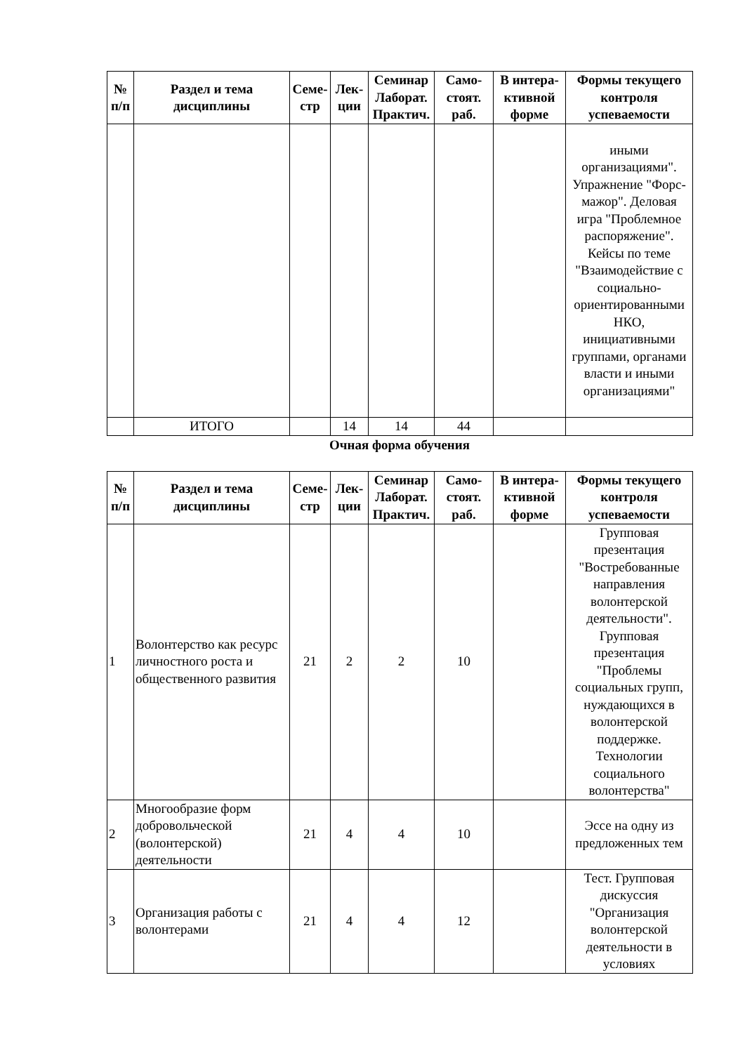| № п/п | Раздел и тема дисциплины | Семе-стр | Лек-ции | Семинар Лаборат. Практич. | Само-стоят. раб. | В интера-ктивной форме | Формы текущего контроля успеваемости |
| --- | --- | --- | --- | --- | --- | --- | --- |
| | | | | | | | иными организациями". Упражнение "Форс-мажор". Деловая игра "Проблемное распоряжение". Кейсы по теме "Взаимодействие с социально-ориентированными НКО, инициативными группами, органами власти и иными организациями" |
| | ИТОГО | | 14 | 14 | 44 | | |
Очная форма обучения
| № п/п | Раздел и тема дисциплины | Семе-стр | Лек-ции | Семинар Лаборат. Практич. | Само-стоят. раб. | В интера-ктивной форме | Формы текущего контроля успеваемости |
| --- | --- | --- | --- | --- | --- | --- | --- |
| 1 | Волонтерство как ресурс личностного роста и общественного развития | 21 | 2 | 2 | 10 | | Групповая презентация "Востребованные направления волонтерской деятельности". Групповая презентация "Проблемы социальных групп, нуждающихся в волонтерской поддержке. Технологии социального волонтерства" |
| 2 | Многообразие форм добровольческой (волонтерской) деятельности | 21 | 4 | 4 | 10 | | Эссе на одну из предложенных тем |
| 3 | Организация работы с волонтерами | 21 | 4 | 4 | 12 | | Тест. Групповая дискуссия "Организация волонтерской деятельности в условиях |